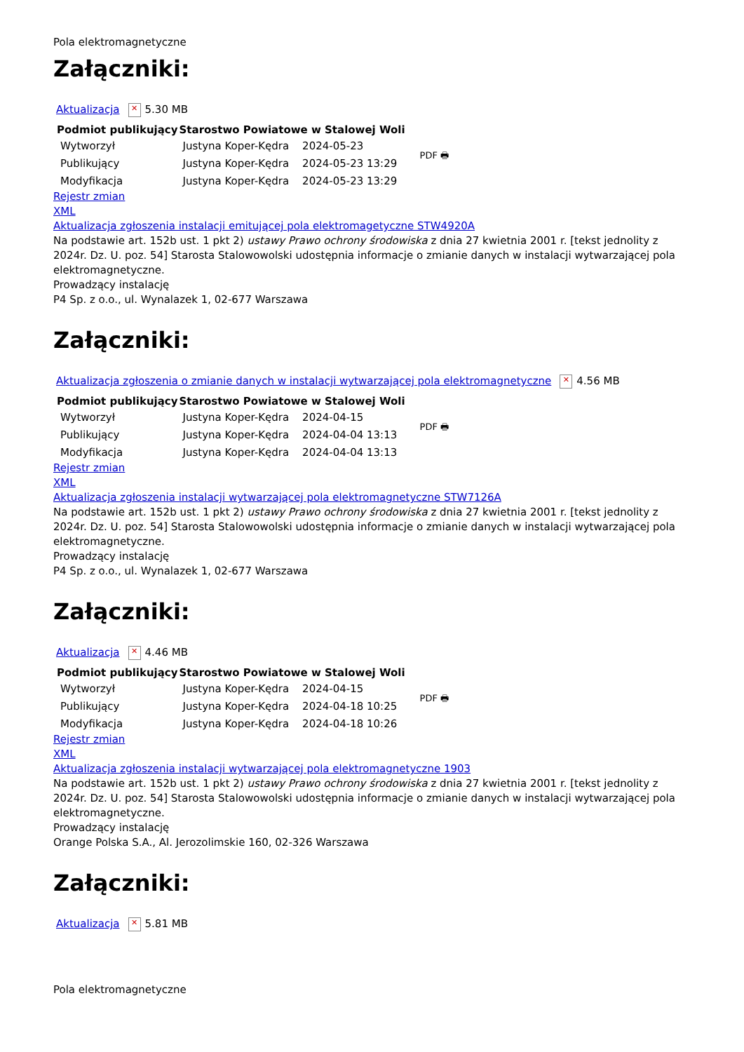Pola elektromagnetyczne
Załączniki:
Aktualizacja ✕ 5.30 MB
| Podmiot publikujący | Starostwo Powiatowe w Stalowej Woli | |
| --- | --- | --- |
| Wytworzył | Justyna Koper-Kędra | 2024-05-23 |
| Publikujący | Justyna Koper-Kędra | 2024-05-23 13:29 |
| Modyfikacja | Justyna Koper-Kędra | 2024-05-23 13:29 |
PDF 🖶
Rejestr zmian
XML
Aktualizacja zgłoszenia instalacji emitującej pola elektromagetyczne STW4920A
Na podstawie art. 152b ust. 1 pkt 2) ustawy Prawo ochrony środowiska z dnia 27 kwietnia 2001 r. [tekst jednolity z 2024r. Dz. U. poz. 54] Starosta Stalowowolski udostępnia informacje o zmianie danych w instalacji wytwarzającej pola elektromagnetyczne.
Prowadzący instalację
P4 Sp. z o.o., ul. Wynalazek 1, 02-677 Warszawa
Załączniki:
Aktualizacja zgłoszenia o zmianie danych w instalacji wytwarzającej pola elektromagnetyczne ✕ 4.56 MB
| Podmiot publikujący | Starostwo Powiatowe w Stalowej Woli | |
| --- | --- | --- |
| Wytworzył | Justyna Koper-Kędra | 2024-04-15 |
| Publikujący | Justyna Koper-Kędra | 2024-04-04 13:13 |
| Modyfikacja | Justyna Koper-Kędra | 2024-04-04 13:13 |
PDF 🖶
Rejestr zmian
XML
Aktualizacja zgłoszenia instalacji wytwarzającej pola elektromagnetyczne STW7126A
Na podstawie art. 152b ust. 1 pkt 2) ustawy Prawo ochrony środowiska z dnia 27 kwietnia 2001 r. [tekst jednolity z 2024r. Dz. U. poz. 54] Starosta Stalowowolski udostępnia informacje o zmianie danych w instalacji wytwarzającej pola elektromagnetyczne.
Prowadzący instalację
P4 Sp. z o.o., ul. Wynalazek 1, 02-677 Warszawa
Załączniki:
Aktualizacja ✕ 4.46 MB
| Podmiot publikujący | Starostwo Powiatowe w Stalowej Woli | |
| --- | --- | --- |
| Wytworzył | Justyna Koper-Kędra | 2024-04-15 |
| Publikujący | Justyna Koper-Kędra | 2024-04-18 10:25 |
| Modyfikacja | Justyna Koper-Kędra | 2024-04-18 10:26 |
PDF 🖶
Rejestr zmian
XML
Aktualizacja zgłoszenia instalacji wytwarzającej pola elektromagnetyczne 1903
Na podstawie art. 152b ust. 1 pkt 2) ustawy Prawo ochrony środowiska z dnia 27 kwietnia 2001 r. [tekst jednolity z 2024r. Dz. U. poz. 54] Starosta Stalowowolski udostępnia informacje o zmianie danych w instalacji wytwarzającej pola elektromagnetyczne.
Prowadzący instalację
Orange Polska S.A., Al. Jerozolimskie 160, 02-326 Warszawa
Załączniki:
Aktualizacja ✕ 5.81 MB
Pola elektromagnetyczne